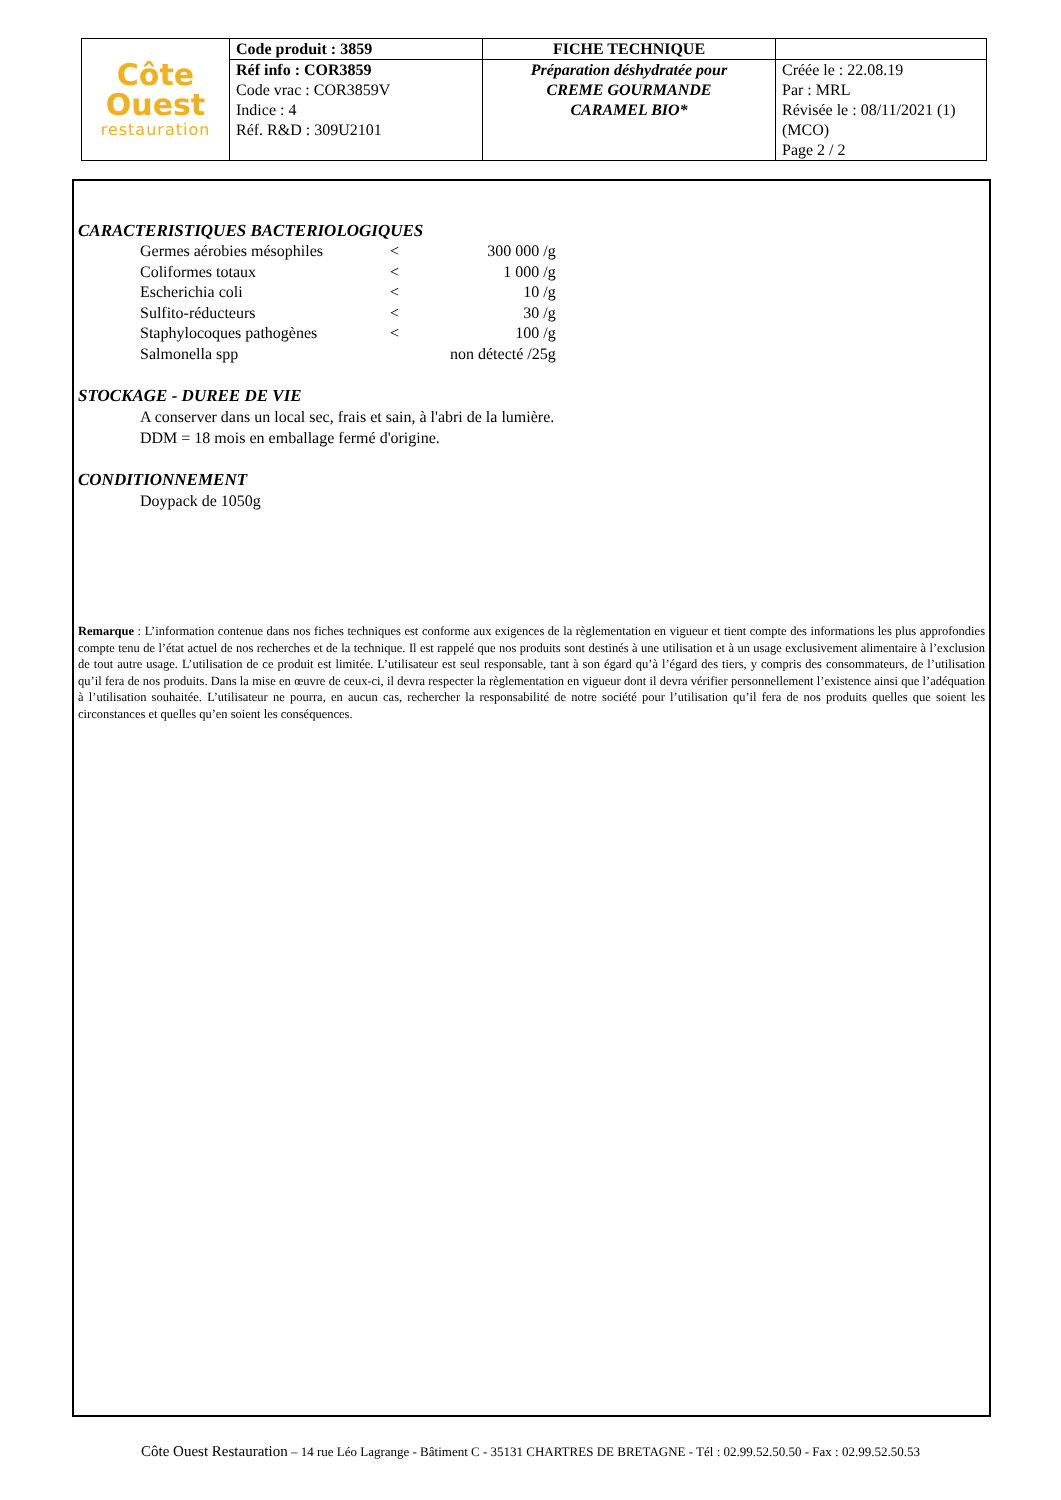| Côte Ouest restauration | Code produit : 3859 | FICHE TECHNIQUE | |
| | Réf info : COR3859 Code vrac : COR3859V Indice : 4 Réf. R&D : 309U2101 | Préparation déshydratée pour CREME GOURMANDE CARAMEL BIO* | Créée le : 22.08.19 Par : MRL Révisée le : 08/11/2021 (1) (MCO) Page 2 / 2 |
CARACTERISTIQUES BACTERIOLOGIQUES
| Germes aérobies mésophiles | < | 300 000 /g |
| Coliformes totaux | < | 1 000 /g |
| Escherichia coli | < | 10 /g |
| Sulfito-réducteurs | < | 30 /g |
| Staphylocoques pathogènes | < | 100 /g |
| Salmonella spp | | non détecté /25g |
STOCKAGE - DUREE DE VIE
A conserver dans un local sec, frais et sain, à l'abri de la lumière.
DDM = 18 mois en emballage fermé d'origine.
CONDITIONNEMENT
Doypack de 1050g
Remarque : L’information contenue dans nos fiches techniques est conforme aux exigences de la règlementation en vigueur et tient compte des informations les plus approfondies compte tenu de l’état actuel de nos recherches et de la technique. Il est rappelé que nos produits sont destinés à une utilisation et à un usage exclusivement alimentaire à l’exclusion de tout autre usage. L’utilisation de ce produit est limitée. L’utilisateur est seul responsable, tant à son égard qu’à l’égard des tiers, y compris des consommateurs, de l’utilisation qu’il fera de nos produits. Dans la mise en œuvre de ceux-ci, il devra respecter la règlementation en vigueur dont il devra vérifier personnellement l’existence ainsi que l’adéquation à l’utilisation souhaitée. L’utilisateur ne pourra, en aucun cas, rechercher la responsabilité de notre société pour l’utilisation qu’il fera de nos produits quelles que soient les circonstances et quelles qu’en soient les conséquences.
Côte Ouest Restauration – 14 rue Léo Lagrange - Bâtiment C - 35131 CHARTRES DE BRETAGNE - Tél : 02.99.52.50.50 - Fax : 02.99.52.50.53